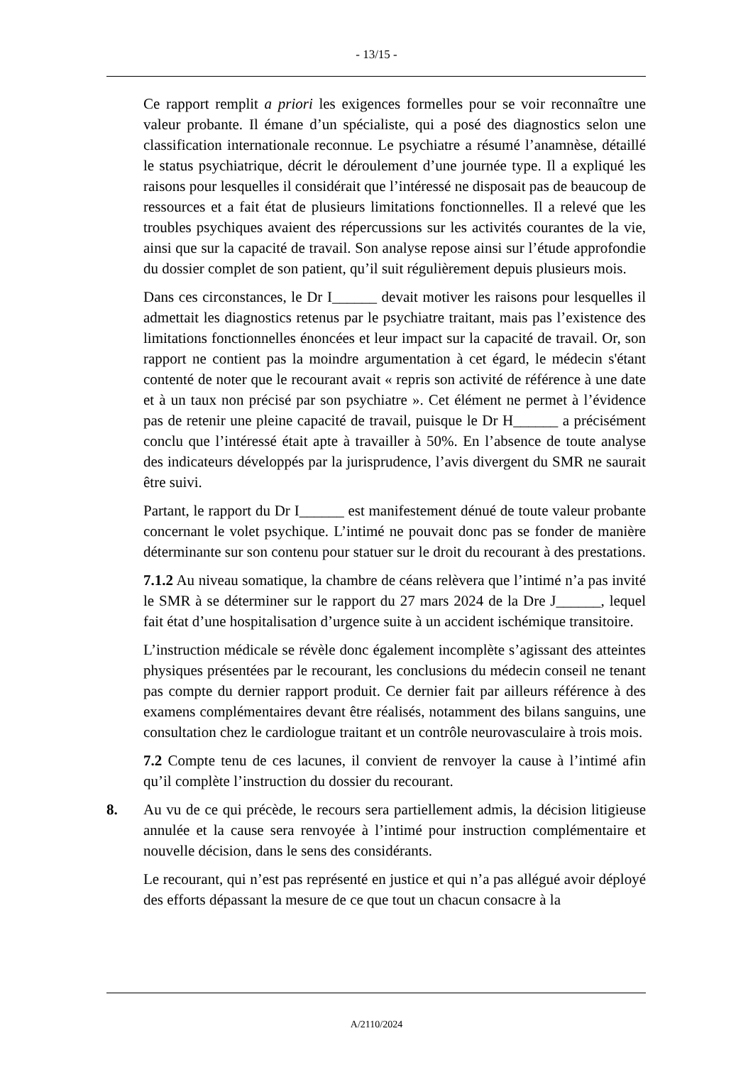- 13/15 -
Ce rapport remplit a priori les exigences formelles pour se voir reconnaître une valeur probante. Il émane d’un spécialiste, qui a posé des diagnostics selon une classification internationale reconnue. Le psychiatre a résumé l’anamnèse, détaillé le status psychiatrique, décrit le déroulement d’une journée type. Il a expliqué les raisons pour lesquelles il considérait que l’intéressé ne disposait pas de beaucoup de ressources et a fait état de plusieurs limitations fonctionnelles. Il a relevé que les troubles psychiques avaient des répercussions sur les activités courantes de la vie, ainsi que sur la capacité de travail. Son analyse repose ainsi sur l’étude approfondie du dossier complet de son patient, qu’il suit régulièrement depuis plusieurs mois.
Dans ces circonstances, le Dr I______ devait motiver les raisons pour lesquelles il admettait les diagnostics retenus par le psychiatre traitant, mais pas l’existence des limitations fonctionnelles énoncées et leur impact sur la capacité de travail. Or, son rapport ne contient pas la moindre argumentation à cet égard, le médecin s'étant contenté de noter que le recourant avait « repris son activité de référence à une date et à un taux non précisé par son psychiatre ». Cet élément ne permet à l’évidence pas de retenir une pleine capacité de travail, puisque le Dr H______ a précisément conclu que l’intéressé était apte à travailler à 50%. En l’absence de toute analyse des indicateurs développés par la jurisprudence, l’avis divergent du SMR ne saurait être suivi.
Partant, le rapport du Dr I______ est manifestement dénué de toute valeur probante concernant le volet psychique. L’intimé ne pouvait donc pas se fonder de manière déterminante sur son contenu pour statuer sur le droit du recourant à des prestations.
7.1.2 Au niveau somatique, la chambre de céans relèvera que l’intimé n’a pas invité le SMR à se déterminer sur le rapport du 27 mars 2024 de la Dre J______, lequel fait état d’une hospitalisation d’urgence suite à un accident ischémique transitoire.
L’instruction médicale se révèle donc également incomplète s’agissant des atteintes physiques présentées par le recourant, les conclusions du médecin conseil ne tenant pas compte du dernier rapport produit. Ce dernier fait par ailleurs référence à des examens complémentaires devant être réalisés, notamment des bilans sanguins, une consultation chez le cardiologue traitant et un contrôle neurovasculaire à trois mois.
7.2 Compte tenu de ces lacunes, il convient de renvoyer la cause à l’intimé afin qu’il complète l’instruction du dossier du recourant.
8. Au vu de ce qui précède, le recours sera partiellement admis, la décision litigieuse annulée et la cause sera renvoyée à l’intimé pour instruction complémentaire et nouvelle décision, dans le sens des considérants.
Le recourant, qui n’est pas représenté en justice et qui n’a pas allégué avoir déployé des efforts dépassant la mesure de ce que tout un chacun consacre à la
A/2110/2024